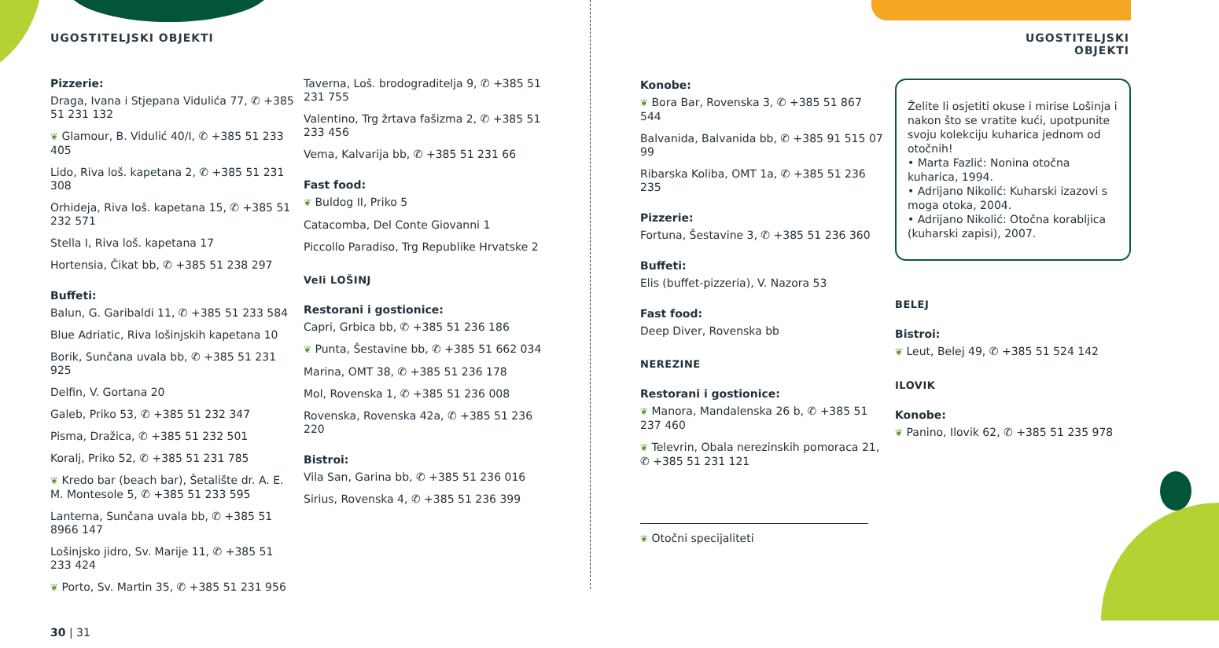UGOSTITELJSKI OBJEKTI
Pizzerie:
Draga, Ivana i Stjepana Vidulića 77, ✆ +385 51 231 132
❦ Glamour, B. Vidulić 40/I, ✆ +385 51 233 405
Lido, Riva loš. kapetana 2, ✆ +385 51 231 308
Orhideja, Riva loš. kapetana 15, ✆ +385 51 232 571
Stella I, Riva loš. kapetana 17
Hortensia, Čikat bb, ✆ +385 51 238 297
Buffeti:
Balun, G. Garibaldi 11, ✆ +385 51 233 584
Blue Adriatic, Riva lošinjskih kapetana 10
Borik, Sunčana uvala bb, ✆ +385 51 231 925
Delfin, V. Gortana 20
Galeb, Priko 53, ✆ +385 51 232 347
Pisma, Dražica, ✆ +385 51 232 501
Koralj, Priko 52, ✆ +385 51 231 785
❦ Kredo bar (beach bar), Šetalište dr. A. E. M. Montesole 5, ✆ +385 51 233 595
Lanterna, Sunčana uvala bb, ✆ +385 51 8966 147
Lošinjsko jidro, Sv. Marije 11, ✆ +385 51 233 424
❦ Porto, Sv. Martin 35, ✆ +385 51 231 956
30 | 31
Taverna, Loš. brodograditelja 9, ✆ +385 51 231 755
Valentino, Trg žrtava fašizma 2, ✆ +385 51 233 456
Vema, Kalvarija bb, ✆ +385 51 231 66
Fast food:
❦ Buldog II, Priko 5
Catacomba, Del Conte Giovanni 1
Piccollo Paradiso, Trg Republike Hrvatske 2
Veli LOŠINJ
Restorani i gostionice:
Capri, Grbica bb, ✆ +385 51 236 186
❦ Punta, Šestavine bb, ✆ +385 51 662 034
Marina, OMT 38, ✆ +385 51 236 178
Mol, Rovenska 1, ✆ +385 51 236 008
Rovenska, Rovenska 42a, ✆ +385 51 236 220
Bistroi:
Vila San, Garina bb, ✆ +385 51 236 016
Sirius, Rovenska 4, ✆ +385 51 236 399
UGOSTITELJSKI OBJEKTI
Konobe:
❦ Bora Bar, Rovenska 3, ✆ +385 51 867 544
Balvanida, Balvanida bb, ✆ +385 91 515 07 99
Ribarska Koliba, OMT 1a, ✆ +385 51 236 235
Pizzerie:
Fortuna, Šestavine 3, ✆ +385 51 236 360
Buffeti:
Elis (buffet-pizzeria), V. Nazora 53
Fast food:
Deep Diver, Rovenska bb
NEREZINE
Restorani i gostionice:
❦ Manora, Mandalenska 26 b, ✆ +385 51 237 460
❦ Televrin, Obala nerezinskih pomoraca 21, ✆ +385 51 231 121
❦ Otočni specijaliteti
Želite li osjetiti okuse i mirise Lošinja i nakon što se vratite kući, upotpunite svoju kolekciju kuharica jednom od otočnih!
• Marta Fazlić: Nonina otočna kuharica, 1994.
• Adrijano Nikolić: Kuharski izazovi s moga otoka, 2004.
• Adrijano Nikolić: Otočna korabljica (kuharski zapisi), 2007.
BELEJ
Bistroi:
❦ Leut, Belej 49, ✆ +385 51 524 142
ILOVIK
Konobe:
❦ Panino, Ilovik 62, ✆ +385 51 235 978